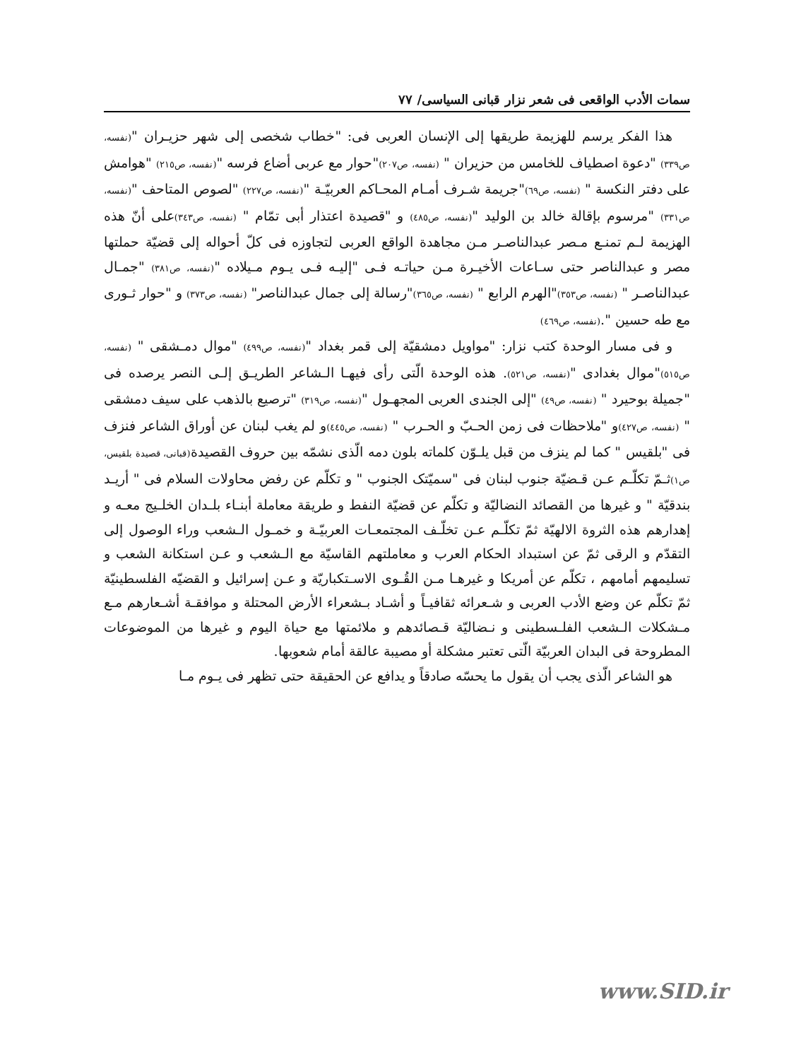سمات الأدب الواقعی فی شعر نزار قبانی السیاسی/ ٧٧
هذا الفكر يرسم للهزيمة طريقها إلى الإنسان العربى فى: "خطاب شخصى إلى شهر حزيـران "(نفسه، ص٣٣٩) "دعوة اصطياف للخامس من حزيران " (نفسه، ص٢٠٧)"حوار مع عربى أضاع فرسه "(نفسه، ص٢١٥) "هوامش على دفتر النكسة " (نفسه، ص٦٩)"جريمة شـرف أمـام المحـاكم العربيّـة "(نفسه، ص٢٢٧) "لصوص المتاحف "(نفسه، ص٣٣١) "مرسوم بإقالة خالد بن الوليد "(نفسه، ص٤٨٥) و "قصيدة اعتذار أبى تمّام " (نفسه، ص٣٤٣) على أنّ هذه الهزيمة لـم تمنـع مـصر عبدالناصـر مـن مجاهدة الواقع العربى لتجاوزه فى كلّ أحواله إلى قضيّة حملتها مصر و عبدالناصر حتى سـاعات الأخيـرة مـن حياتـه فـى "إليـه فـى يـوم مـيلاده "(نفسه، ص٣٨١) "جمـال عبدالناصـر " (نفسه، ص٣٥٣)"الهرم الرابع " (نفسه، ص٣٦٥)"رسالة إلى جمال عبدالناصر" (نفسه، ص٣٧٣) و "حوار ثـورى مع طه حسين ".(نفسه، ص٤٦٩)
و فى مسار الوحدة كتب نزار: "مواويل دمشقيّة إلى قمر بغداد "(نفسه، ص٤٩٩) "موال دمـشقى " (نفسه، ص٥١٥)"موال بغدادى "(نفسه، ص٥٢١). هذه الوحدة الّتى رأى فيهـا الـشاعر الطريـق إلـى النصر يرصده فى "جميلة بوحيرد " (نفسه، ص٤٩) "إلى الجندى العربى المجهـول "(نفسه، ص٣١٩) "ترصيع بالذهب على سيف دمشقى " (نفسه، ص٤٢٧) و "ملاحظات فى زمن الحـبّ و الحـرب " (نفسه، ص٤٤٥) و لم يغب لبنان عن أوراق الشاعر فنزف فى "بلقيس " كما لم ينزف من قبل يلـوّن كلماته بلون دمه الّذى نشمّه بين حروف القصيدة(قبانى، قصيدة بلقيس، ص١) ثـمّ تكلّـم عـن قـضيّة جنوب لبنان فى "سميّتک الجنوب " و تكلّم عن رفض محاولات السلام فى " أريـد بندقيّة " و غيرها من القصائد النضاليّة و تكلّم عن قضيّة النفط و طريقة معاملة أبنـاء بلـدان الخلـيج معـه و إهدارهم هذه الثروة الالهيّة ثمّ تكلّـم عـن تخلّـف المجتمعـات العربيّـة و خمـول الـشعب وراء الوصول إلى التقدّم و الرقى ثمّ عن استبداد الحكام العرب و معاملتهم القاسيّة مع الـشعب و عـن استكانة الشعب و تسليمهم أمامهم ، تكلّم عن أمريكا و غيرهـا مـن القُـوى الاسـتكباريّة و عـن إسرائيل و القضيّه الفلسطينيّة ثمّ تكلّم عن وضع الأدب العربى و شـعرائه ثقافيـاً و أشـاد بـشعراء الأرض المحتلة و موافقـة أشـعارهم مـع مـشكلات الـشعب الفلـسطينى و نـضاليّة قـصائدهم و ملائمتها مع حياة اليوم و غيرها من الموضوعات المطروحة فى البدان العربيّة الّتى تعتبر مشكلة أو مصيبة عالقة أمام شعوبها.
هو الشاعر الّذى يجب أن يقول ما يحسّه صادقاً و يدافع عن الحقيقة حتى تظهر فى يـوم مـا
www.SID.ir